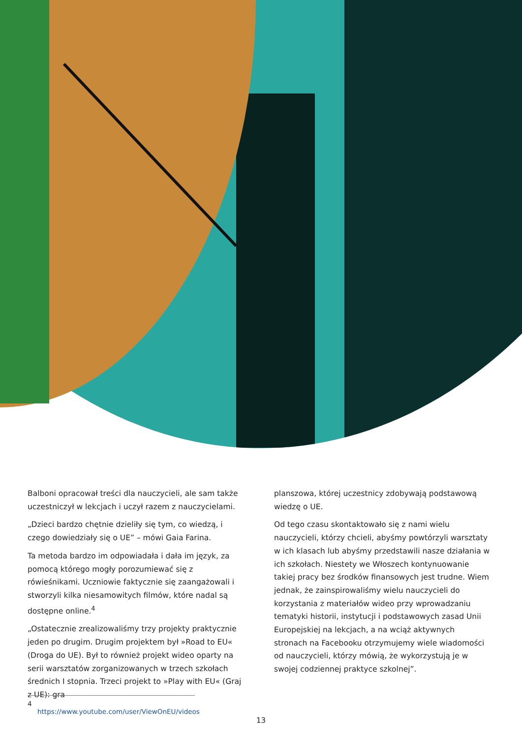Balboni opracował treści dla nauczycieli, ale sam także uczestniczył w lekcjach i uczył razem z nauczycielami.
„Dzieci bardzo chętnie dzieliły się tym, co wiedzą, i czego dowiedziały się o UE” – mówi Gaia Farina.
Ta metoda bardzo im odpowiadała i dała im język, za pomocą którego mogły porozumiewać się z rówieśnikami. Uczniowie faktycznie się zaangażowali i stworzyli kilka niesamowitych filmów, które nadal są dostępne online.<sup>4</sup>
„Ostatecznie zrealizowaliśmy trzy projekty praktycznie jeden po drugim. Drugim projektem był »Road to EU« (Droga do UE). Był to również projekt wideo oparty na serii warsztatów zorganizowanych w trzech szkołach średnich I stopnia. Trzeci projekt to »Play with EU« (Graj z UE): gra
planszowa, której uczestnicy zdobywają podstawową wiedzę o UE.
Od tego czasu skontaktowało się z nami wielu nauczycieli, którzy chcieli, abyśmy powtórzyli warsztaty w ich klasach lub abyśmy przedstawili nasze działania w ich szkołach. Niestety we Włoszech kontynuowanie takiej pracy bez środków finansowych jest trudne. Wiem jednak, że zainspirowaliśmy wielu nauczycieli do korzystania z materiałów wideo przy wprowadzaniu tematyki historii, instytucji i podstawowych zasad Unii Europejskiej na lekcjach, a na wciąż aktywnych stronach na Facebooku otrzymujemy wiele wiadomości od nauczycieli, którzy mówią, że wykorzystują je w swojej codziennej praktyce szkolnej”.
4 https://www.youtube.com/user/ViewOnEU/videos
13